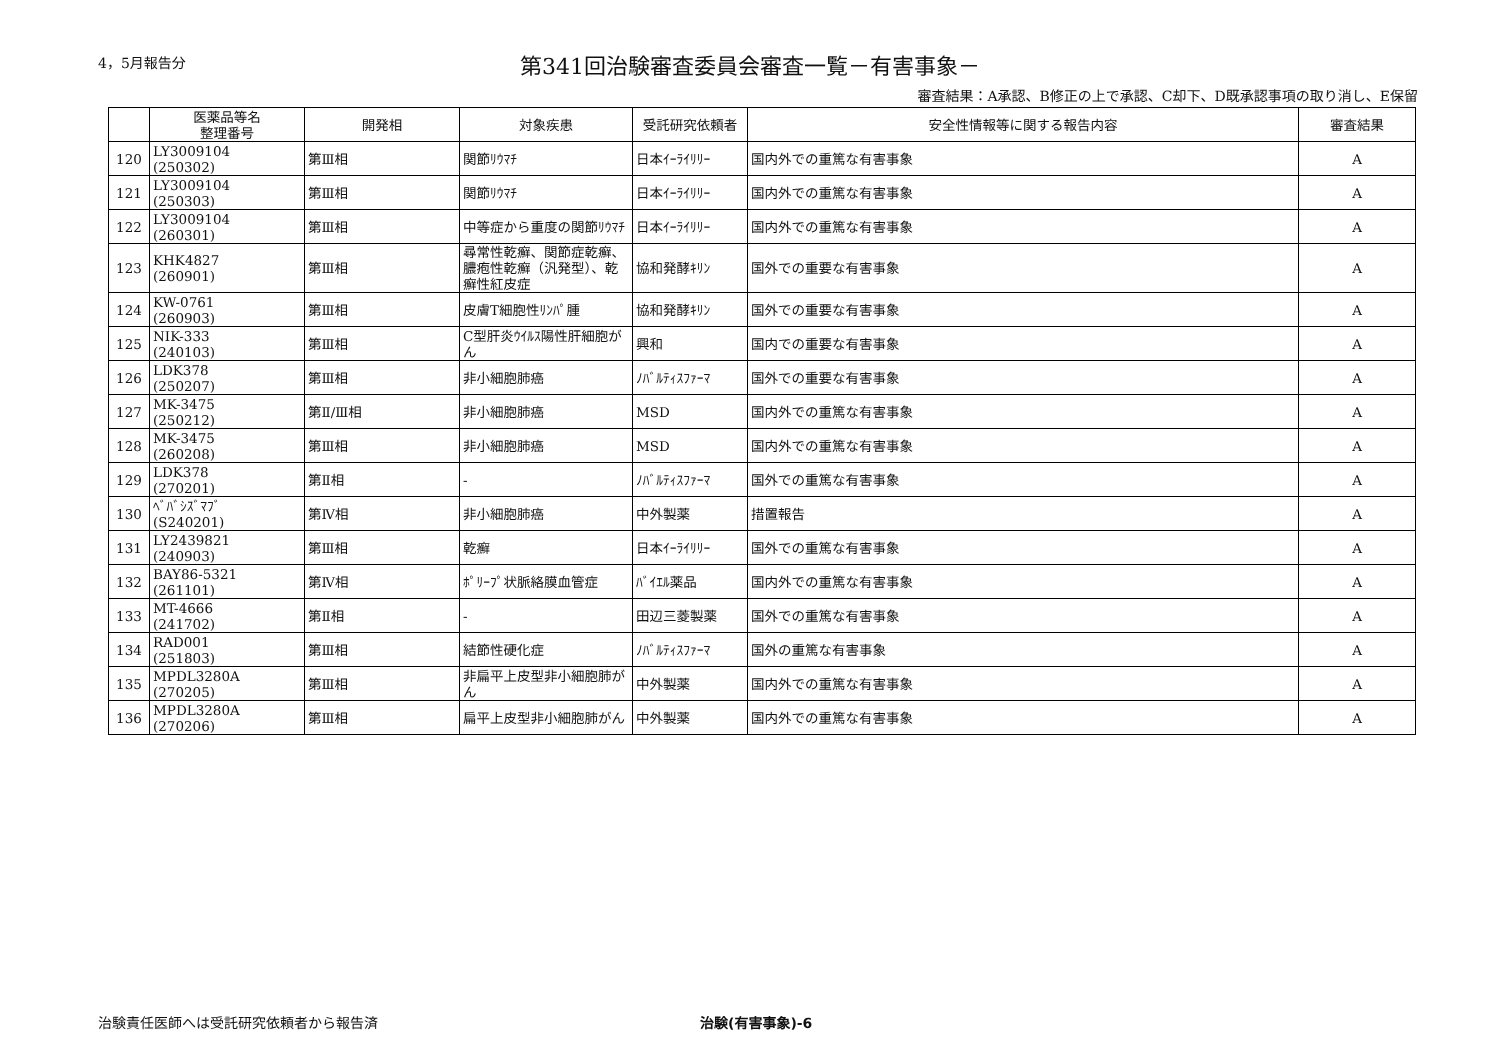4，5月報告分
第341回治験審査委員会審査一覧－有害事象－
審査結果：A承認、B修正の上で承認、C却下、D既承認事項の取り消し、E保留
| | 医薬品等名 整理番号 | 開発相 | 対象疾患 | 受託研究依頼者 | 安全性情報等に関する報告内容 | 審査結果 |
| --- | --- | --- | --- | --- | --- | --- |
| 120 | LY3009104 (250302) | 第Ⅲ相 | 関節ﾘｳﾏﾁ | 日本ｲｰﾗｲﾘﾘｰ | 国内外での重篤な有害事象 | A |
| 121 | LY3009104 (250303) | 第Ⅲ相 | 関節ﾘｳﾏﾁ | 日本ｲｰﾗｲﾘﾘｰ | 国内外での重篤な有害事象 | A |
| 122 | LY3009104 (260301) | 第Ⅲ相 | 中等症から重度の関節ﾘｳﾏﾁ | 日本ｲｰﾗｲﾘﾘｰ | 国内外での重篤な有害事象 | A |
| 123 | KHK4827 (260901) | 第Ⅲ相 | 尋常性乾癬、関節症乾癬、膿疱性乾癬（汎発型）、乾癬性紅皮症 | 協和発酵ｷﾘﾝ | 国外での重要な有害事象 | A |
| 124 | KW-0761 (260903) | 第Ⅲ相 | 皮膚T細胞性ﾘﾝﾊﾟ腫 | 協和発酵ｷﾘﾝ | 国外での重要な有害事象 | A |
| 125 | NIK-333 (240103) | 第Ⅲ相 | C型肝炎ｳｲﾙｽ陽性肝細胞がん | 興和 | 国内での重要な有害事象 | A |
| 126 | LDK378 (250207) | 第Ⅲ相 | 非小細胞肺癌 | ﾉﾊﾞﾙﾃｨｽﾌｧｰﾏ | 国外での重要な有害事象 | A |
| 127 | MK-3475 (250212) | 第Ⅱ/Ⅲ相 | 非小細胞肺癌 | MSD | 国内外での重篤な有害事象 | A |
| 128 | MK-3475 (260208) | 第Ⅲ相 | 非小細胞肺癌 | MSD | 国内外での重篤な有害事象 | A |
| 129 | LDK378 (270201) | 第Ⅱ相 | - | ﾉﾊﾞﾙﾃｨｽﾌｧｰﾏ | 国外での重篤な有害事象 | A |
| 130 | ﾍﾞﾊﾞｼｽﾞﾏﾌﾞ (S240201) | 第Ⅳ相 | 非小細胞肺癌 | 中外製薬 | 措置報告 | A |
| 131 | LY2439821 (240903) | 第Ⅲ相 | 乾癬 | 日本ｲｰﾗｲﾘﾘｰ | 国外での重篤な有害事象 | A |
| 132 | BAY86-5321 (261101) | 第Ⅳ相 | ﾎﾟﾘｰﾌﾟ状脈絡膜血管症 | ﾊﾞｲｴﾙ薬品 | 国内外での重篤な有害事象 | A |
| 133 | MT-4666 (241702) | 第Ⅱ相 | - | 田辺三菱製薬 | 国外での重篤な有害事象 | A |
| 134 | RAD001 (251803) | 第Ⅲ相 | 結節性硬化症 | ﾉﾊﾞﾙﾃｨｽﾌｧｰﾏ | 国外の重篤な有害事象 | A |
| 135 | MPDL3280A (270205) | 第Ⅲ相 | 非扁平上皮型非小細胞肺がん | 中外製薬 | 国内外での重篤な有害事象 | A |
| 136 | MPDL3280A (270206) | 第Ⅲ相 | 扁平上皮型非小細胞肺がん | 中外製薬 | 国内外での重篤な有害事象 | A |
治験責任医師へは受託研究依頼者から報告済
治験(有害事象)-6